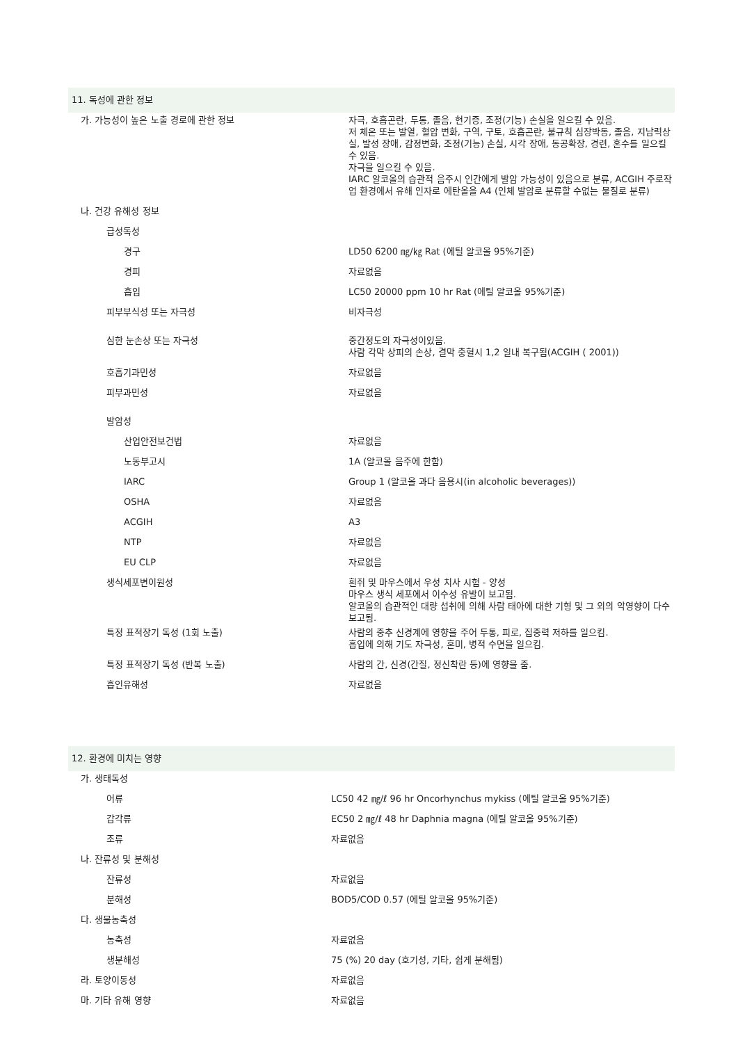11. 독성에 관한 정보
| 가. 가능성이 높은 노출 경로에 관한 정보 | 자극, 호흡곤란, 두통, 졸음, 현기증, 조정(기능) 손실을 일으킬 수 있음. 저 체온 또는 발열, 혈압 변화, 구역, 구토, 호흡곤란, 불규칙 심장박동, 졸음, 지남력상실, 발성 장애, 감정변화, 조정(기능) 손실, 시각 장애, 동공확장, 경련, 혼수를 일으킬 수 있음. 자극을 일으킬 수 있음. IARC 알코올의 습관적 음주시 인간에게 발암 가능성이 있음으로 분류, ACGIH 주로작업 환경에서 유해 인자로 에탄올을 A4 (인체 발암로 분류할 수없는 물질로 분류) |
| 나. 건강 유해성 정보 | |
| 급성독성 | |
| 경구 | LD50 6200 ㎎/㎏ Rat (에틸 알코올 95%기준) |
| 경피 | 자료없음 |
| 흡입 | LC50 20000 ppm 10 hr Rat (에틸 알코올 95%기준) |
| 피부부식성 또는 자극성 | 비자극성 |
| 심한 눈손상 또는 자극성 | 중간정도의 자극성이있음. 사람 각막 상피의 손상, 결막 충혈시 1,2 일내 복구됨(ACGIH ( 2001)) |
| 호흡기과민성 | 자료없음 |
| 피부과민성 | 자료없음 |
| 발암성 | |
| 산업안전보건법 | 자료없음 |
| 노동부고시 | 1A (알코올 음주에 한함) |
| IARC | Group 1 (알코올 과다 음용시(in alcoholic beverages)) |
| OSHA | 자료없음 |
| ACGIH | A3 |
| NTP | 자료없음 |
| EU CLP | 자료없음 |
| 생식세포변이원성 | 흰쥐 및 마우스에서 우성 치사 시험 - 양성 마우스 생식 세포에서 이수성 유발이 보고됨. 알코올의 습관적인 대량 섭취에 의해 사람 태아에 대한 기형 및 그 외의 악영향이 다수 보고됨. |
| 특정 표적장기 독성 (1회 노출) | 사람의 중추 신경계에 영향을 주어 두통, 피로, 집중력 저하를 일으킴. 흡입에 의해 기도 자극성, 혼미, 병적 수면을 일으킴. |
| 특정 표적장기 독성 (반복 노출) | 사람의 간, 신경(간질, 정신착란 등)에 영향을 줌. |
| 흡인유해성 | 자료없음 |
12. 환경에 미치는 영향
| 가. 생태독성 | |
| 어류 | LC50 42 ㎎/ℓ 96 hr Oncorhynchus mykiss (에틸 알코올 95%기준) |
| 갑각류 | EC50 2 ㎎/ℓ 48 hr Daphnia magna (에틸 알코올 95%기준) |
| 조류 | 자료없음 |
| 나. 잔류성 및 분해성 | |
| 잔류성 | 자료없음 |
| 분해성 | BOD5/COD 0.57 (에틸 알코올 95%기준) |
| 다. 생물농축성 | |
| 농축성 | 자료없음 |
| 생분해성 | 75 (%) 20 day (호기성, 기타, 쉽게 분해됨) |
| 라. 토양이동성 | 자료없음 |
| 마. 기타 유해 영향 | 자료없음 |